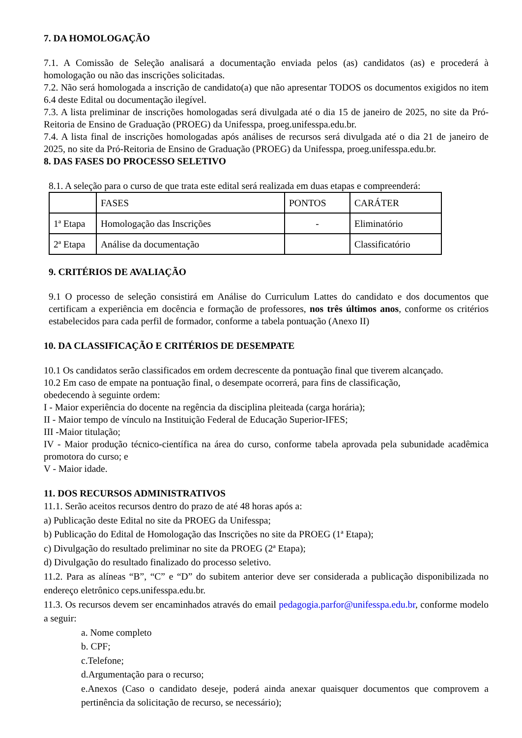7. DA HOMOLOGAÇÃO
7.1. A Comissão de Seleção analisará a documentação enviada pelos (as) candidatos (as) e procederá à homologação ou não das inscrições solicitadas.
7.2. Não será homologada a inscrição de candidato(a) que não apresentar TODOS os documentos exigidos no item 6.4 deste Edital ou documentação ilegível.
7.3. A lista preliminar de inscrições homologadas será divulgada até o dia 15 de janeiro de 2025, no site da Pró-Reitoria de Ensino de Graduação (PROEG) da Unifesspa, proeg.unifesspa.edu.br.
7.4. A lista final de inscrições homologadas após análises de recursos será divulgada até o dia 21 de janeiro de 2025, no site da Pró-Reitoria de Ensino de Graduação (PROEG) da Unifesspa, proeg.unifesspa.edu.br.
8. DAS FASES DO PROCESSO SELETIVO
8.1. A seleção para o curso de que trata este edital será realizada em duas etapas e compreenderá:
| | FASES | PONTOS | CARÁTER |
| 1ª Etapa | Homologação das Inscrições | - | Eliminatório |
| 2ª Etapa | Análise da documentação | | Classificatório |
9. CRITÉRIOS DE AVALIAÇÃO
9.1 O processo de seleção consistirá em Análise do Curriculum Lattes do candidato e dos documentos que certificam a experiência em docência e formação de professores, nos três últimos anos, conforme os critérios estabelecidos para cada perfil de formador, conforme a tabela pontuação (Anexo II)
10. DA CLASSIFICAÇÃO E CRITÉRIOS DE DESEMPATE
10.1 Os candidatos serão classificados em ordem decrescente da pontuação final que tiverem alcançado.
10.2 Em caso de empate na pontuação final, o desempate ocorrerá, para fins de classificação,
obedecendo à seguinte ordem:
I - Maior experiência do docente na regência da disciplina pleiteada (carga horária);
II - Maior tempo de vínculo na Instituição Federal de Educação Superior-IFES;
III -Maior titulação;
IV - Maior produção técnico-científica na área do curso, conforme tabela aprovada pela subunidade acadêmica promotora do curso; e
V - Maior idade.
11. DOS RECURSOS ADMINISTRATIVOS
11.1. Serão aceitos recursos dentro do prazo de até 48 horas após a:
a) Publicação deste Edital no site da PROEG da Unifesspa;
b) Publicação do Edital de Homologação das Inscrições no site da PROEG (1ª Etapa);
c) Divulgação do resultado preliminar no site da PROEG (2ª Etapa);
d) Divulgação do resultado finalizado do processo seletivo.
11.2. Para as alíneas “B”, “C” e “D” do subitem anterior deve ser considerada a publicação disponibilizada no endereço eletrônico ceps.unifesspa.edu.br.
11.3. Os recursos devem ser encaminhados através do email pedagogia.parfor@unifesspa.edu.br, conforme modelo a seguir:
a. Nome completo
b. CPF;
c.Telefone;
d.Argumentação para o recurso;
e.Anexos (Caso o candidato deseje, poderá ainda anexar quaisquer documentos que comprovem a pertinência da solicitação de recurso, se necessário);